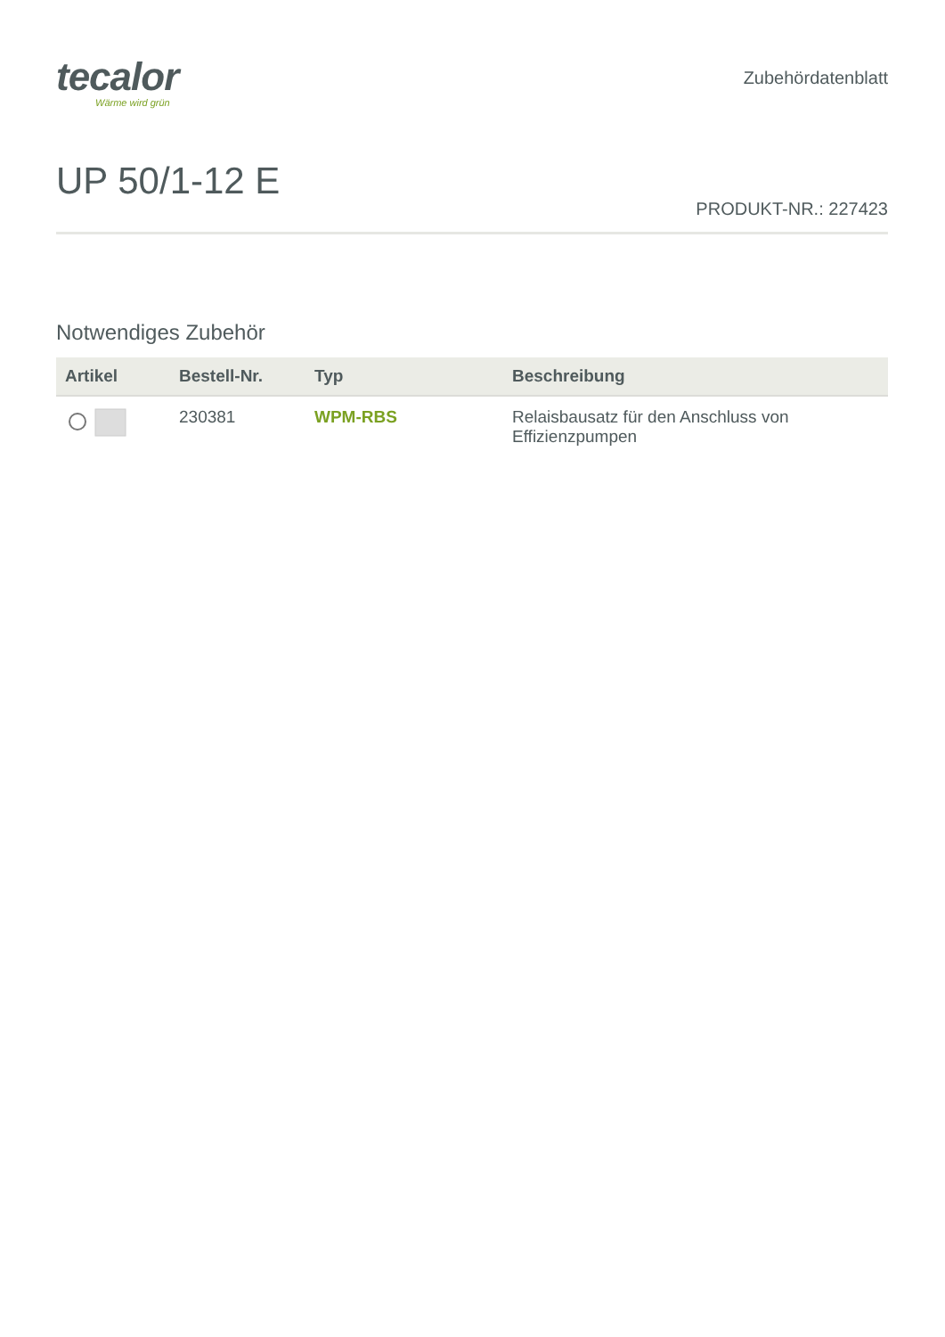tecalor
Wärme wird grün
Zubehördatenblatt
UP 50/1-12 E
PRODUKT-NR.: 227423
Notwendiges Zubehör
| Artikel | Bestell-Nr. | Typ | Beschreibung |
| --- | --- | --- | --- |
| | 230381 | WPM-RBS | Relaisbausatz für den Anschluss von Effizienzpumpen |